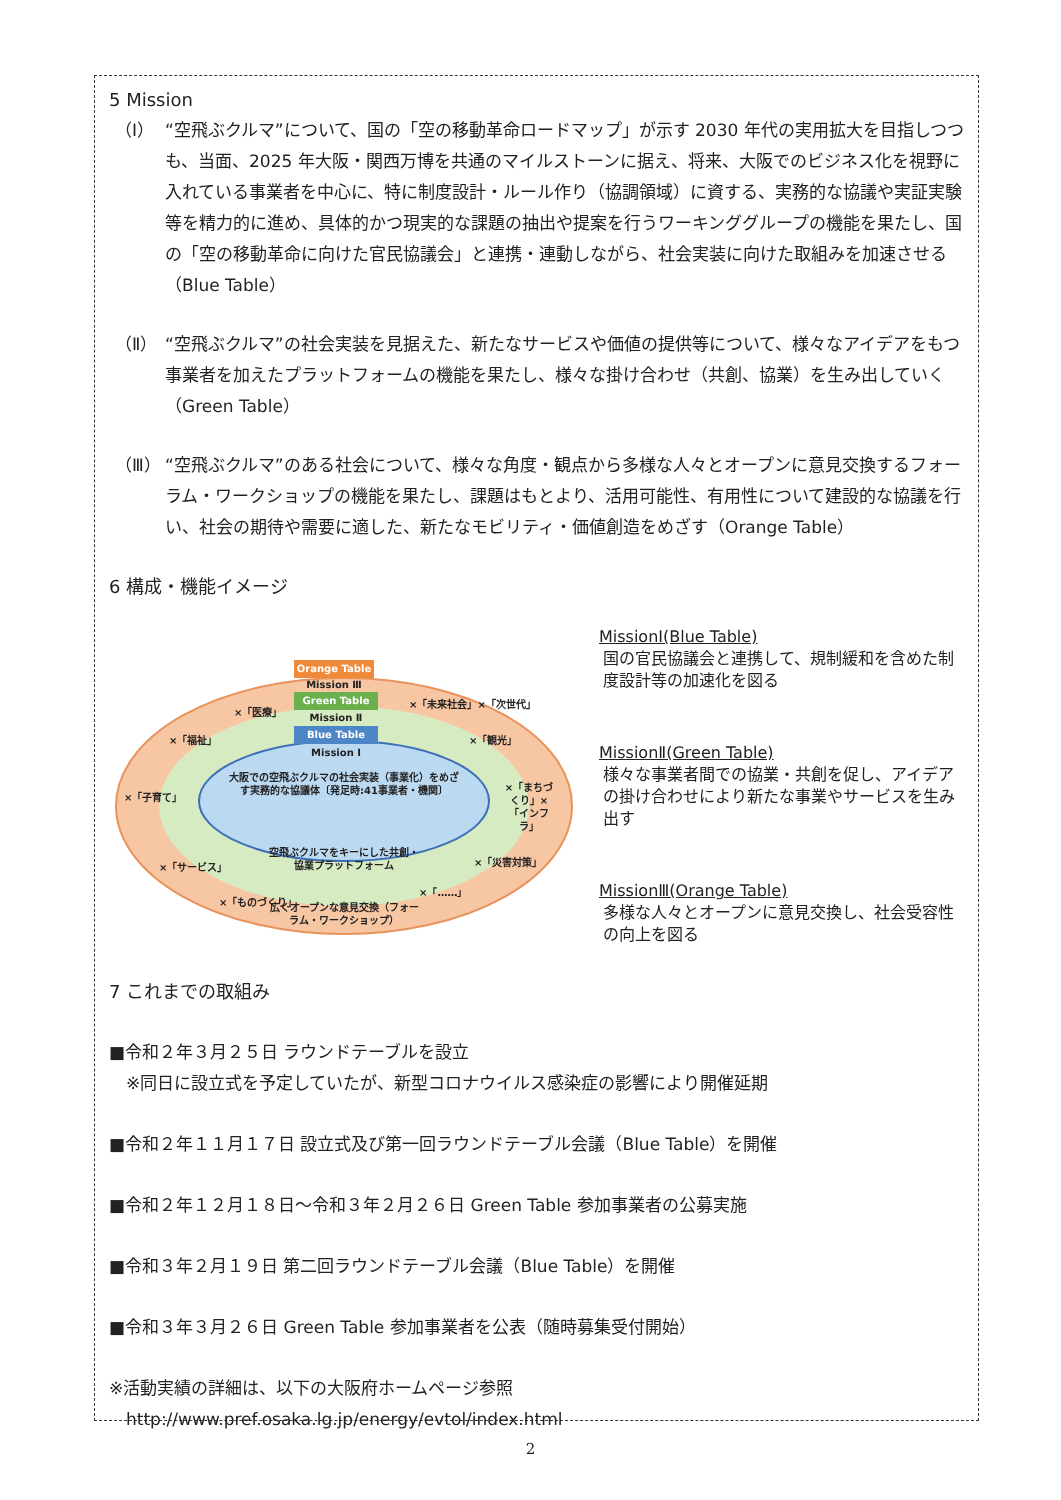5 Mission
（Ⅰ） “空飛ぶクルマ”について、国の「空の移動革命ロードマップ」が示す 2030 年代の実用拡大を目指しつつも、当面、2025 年大阪・関西万博を共通のマイルストーンに据え、将来、大阪でのビジネス化を視野に入れている事業者を中心に、特に制度設計・ルール作り（協調領域）に資する、実務的な協議や実証実験等を精力的に進め、具体的かつ現実的な課題の抽出や提案を行うワーキンググループの機能を果たし、国の「空の移動革命に向けた官民協議会」と連携・連動しながら、社会実装に向けた取組みを加速させる（Blue Table）
（Ⅱ） “空飛ぶクルマ”の社会実装を見据えた、新たなサービスや価値の提供等について、様々なアイデアをもつ事業者を加えたプラットフォームの機能を果たし、様々な掛け合わせ（共創、協業）を生み出していく（Green Table）
（Ⅲ） “空飛ぶクルマ”のある社会について、様々な角度・観点から多様な人々とオープンに意見交換するフォーラム・ワークショップの機能を果たし、課題はもとより、活用可能性、有用性について建設的な協議を行い、社会の期待や需要に適した、新たなモビリティ・価値創造をめざす（Orange Table）
6 構成・機能イメージ
Orange Table
Mission Ⅲ
Green Table
Mission Ⅱ
Blue Table
Mission Ⅰ
大阪での空飛ぶクルマの社会実装（事業化）をめざす実務的な協議体〔発足時:41事業者・機関〕
空飛ぶクルマをキーにした共創・協業プラットフォーム
広くオープンな意見交換（フォーラム・ワークショップ）
×「医療」
×「福祉」
×「子育て」
×「サービス」
×「ものづくり」
×「未来社会」×「次世代」
×「観光」
×「まちづくり」×「インフラ」
×「災害対策」
×「……」
MissionⅠ(Blue Table)
国の官民協議会と連携して、規制緩和を含めた制度設計等の加速化を図る
MissionⅡ(Green Table)
様々な事業者間での協業・共創を促し、アイデアの掛け合わせにより新たな事業やサービスを生み出す
MissionⅢ(Orange Table)
多様な人々とオープンに意見交換し、社会受容性の向上を図る
7 これまでの取組み
■令和２年３月２５日 ラウンドテーブルを設立
　※同日に設立式を予定していたが、新型コロナウイルス感染症の影響により開催延期
■令和２年１１月１７日 設立式及び第一回ラウンドテーブル会議（Blue Table）を開催
■令和２年１２月１８日～令和３年２月２６日 Green Table 参加事業者の公募実施
■令和３年２月１９日 第二回ラウンドテーブル会議（Blue Table）を開催
■令和３年３月２６日 Green Table 参加事業者を公表（随時募集受付開始）
※活動実績の詳細は、以下の大阪府ホームページ参照
　http://www.pref.osaka.lg.jp/energy/evtol/index.html
2